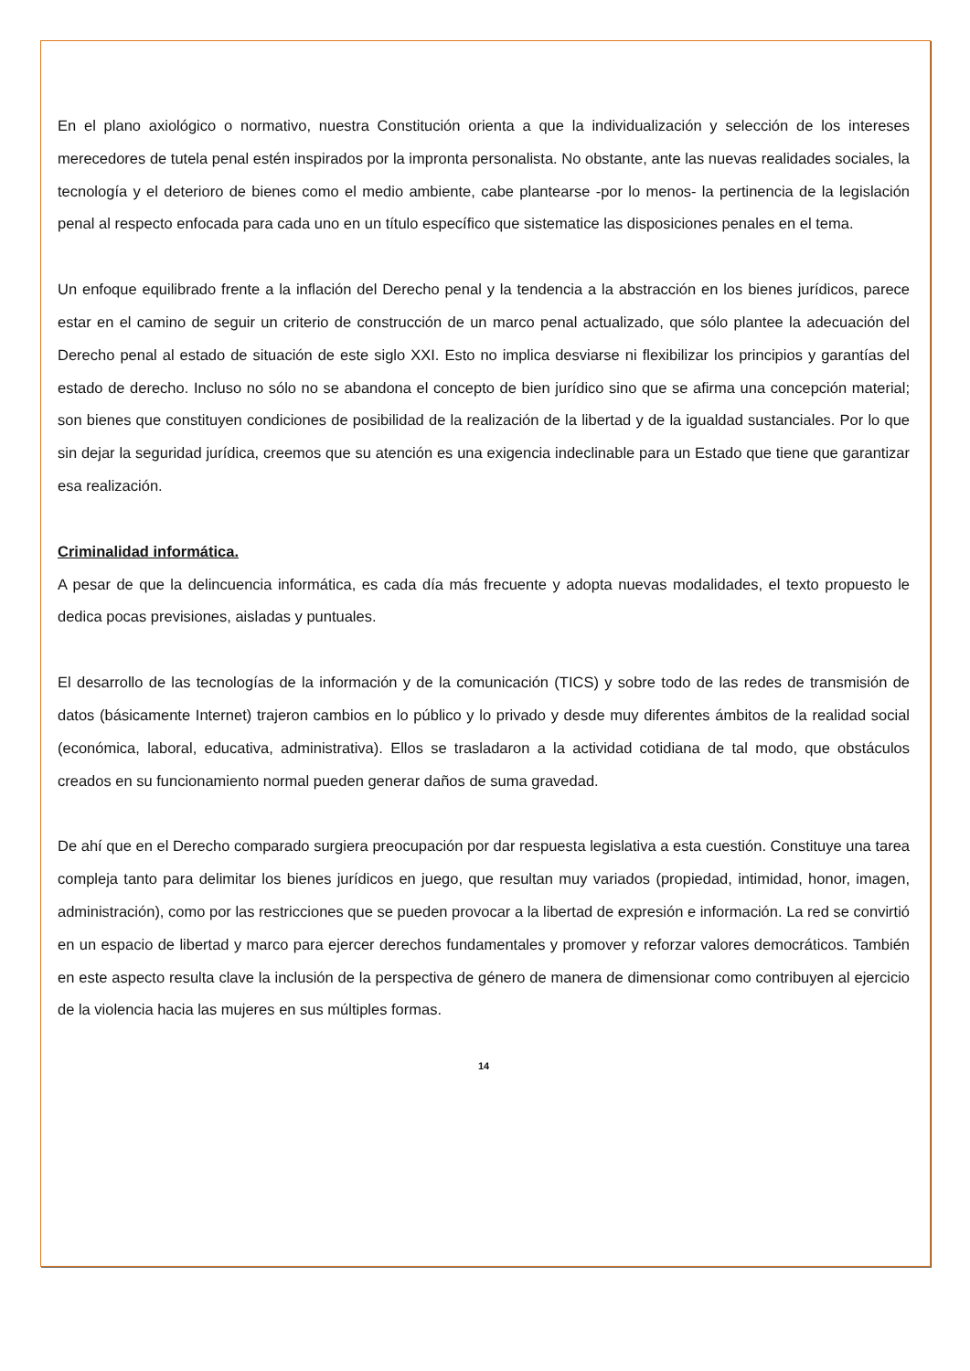En el plano axiológico o normativo, nuestra Constitución orienta a que la individualización y selección de los intereses merecedores de tutela penal estén inspirados por la impronta personalista. No obstante, ante las nuevas realidades sociales, la tecnología y el deterioro de bienes como el medio ambiente, cabe plantearse -por lo menos- la pertinencia de la legislación penal al respecto enfocada para cada uno en un título específico que sistematice las disposiciones penales en el tema.
Un enfoque equilibrado frente a la inflación del Derecho penal y la tendencia a la abstracción en los bienes jurídicos, parece estar en el camino de seguir un criterio de construcción de un marco penal actualizado, que sólo plantee la adecuación del Derecho penal al estado de situación de este siglo XXI. Esto no implica desviarse ni flexibilizar los principios y garantías del estado de derecho. Incluso no sólo no se abandona el concepto de bien jurídico sino que se afirma una concepción material; son bienes que constituyen condiciones de posibilidad de la realización de la libertad y de la igualdad sustanciales. Por lo que sin dejar la seguridad jurídica, creemos que su atención es una exigencia indeclinable para un Estado que tiene que garantizar esa realización.
Criminalidad informática.
A pesar de que la delincuencia informática, es cada día más frecuente y adopta nuevas modalidades, el texto propuesto le dedica pocas previsiones, aisladas y puntuales.
El desarrollo de las tecnologías de la información y de la comunicación (TICS) y sobre todo de las redes de transmisión de datos (básicamente Internet) trajeron cambios en lo público y lo privado y desde muy diferentes ámbitos de la realidad social (económica, laboral, educativa, administrativa). Ellos se trasladaron a la actividad cotidiana de tal modo, que obstáculos creados en su funcionamiento normal pueden generar daños de suma gravedad.
De ahí que en el Derecho comparado surgiera preocupación por dar respuesta legislativa a esta cuestión. Constituye una tarea compleja tanto para delimitar los bienes jurídicos en juego, que resultan muy variados (propiedad, intimidad, honor, imagen, administración), como por las restricciones que se pueden provocar a la libertad de expresión e información. La red se convirtió en un espacio de libertad y marco para ejercer derechos fundamentales y promover y reforzar valores democráticos. También en este aspecto resulta clave la inclusión de la perspectiva de género de manera de dimensionar como contribuyen al ejercicio de la violencia hacia las mujeres en sus múltiples formas.
14